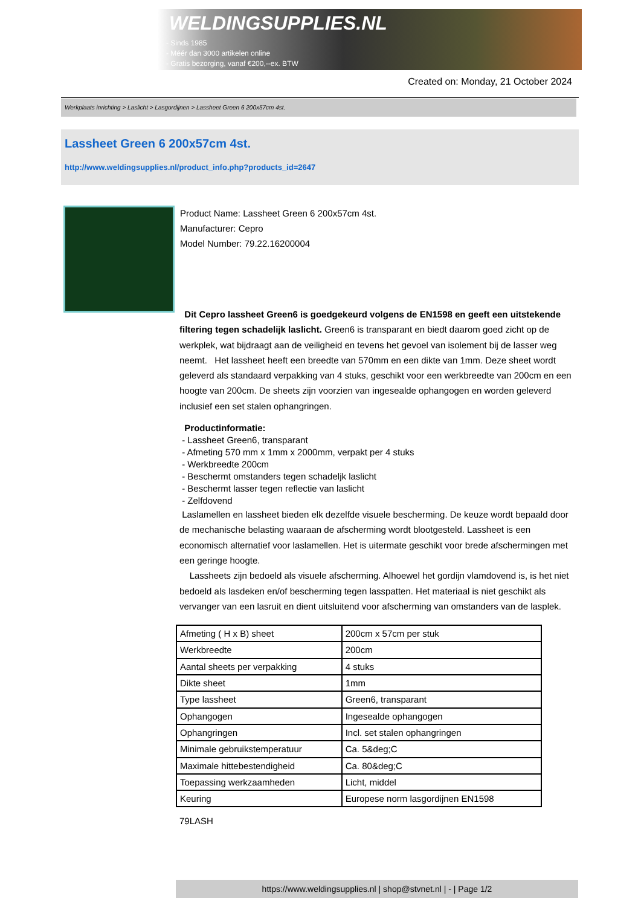WELDINGSUPPLIES.NL
- Sinds 1985
- Méér dan 3000 artikelen online
- Gratis bezorging, vanaf €200,--ex. BTW
Created on: Monday, 21 October 2024
Werkplaats inrichting > Laslicht > Lasgordijnen > Lassheet Green 6 200x57cm 4st.
Lassheet Green 6 200x57cm 4st.
http://www.weldingsupplies.nl/product_info.php?products_id=2647
Product Name: Lassheet Green 6 200x57cm 4st.
Manufacturer: Cepro
Model Number: 79.22.16200004
Dit Cepro lassheet Green6 is goedgekeurd volgens de EN1598 en geeft een uitstekende filtering tegen schadelijk laslicht. Green6 is transparant en biedt daarom goed zicht op de werkplek, wat bijdraagt aan de veiligheid en tevens het gevoel van isolement bij de lasser weg neemt. Het lassheet heeft een breedte van 570mm en een dikte van 1mm. Deze sheet wordt geleverd als standaard verpakking van 4 stuks, geschikt voor een werkbreedte van 200cm en een hoogte van 200cm. De sheets zijn voorzien van ingesealde ophangogen en worden geleverd inclusief een set stalen ophangringen.
Productinformatie:
- Lassheet Green6, transparant
- Afmeting 570 mm x 1mm x 2000mm, verpakt per 4 stuks
- Werkbreedte 200cm
- Beschermt omstanders tegen schadeljk laslicht
- Beschermt lasser tegen reflectie van laslicht
- Zelfdovend
Laslamellen en lassheet bieden elk dezelfde visuele bescherming. De keuze wordt bepaald door de mechanische belasting waaraan de afscherming wordt blootgesteld. Lassheet is een economisch alternatief voor laslamellen. Het is uitermate geschikt voor brede afschermingen met een geringe hoogte.
Lassheets zijn bedoeld als visuele afscherming. Alhoewel het gordijn vlamdovend is, is het niet bedoeld als lasdeken en/of bescherming tegen lasspatten. Het materiaal is niet geschikt als vervanger van een lasruit en dient uitsluitend voor afscherming van omstanders van de lasplek.
| Afmeting ( H x B) sheet | 200cm x 57cm per stuk |
| Werkbreedte | 200cm |
| Aantal sheets per verpakking | 4 stuks |
| Dikte sheet | 1mm |
| Type lassheet | Green6, transparant |
| Ophangogen | Ingesealde ophangogen |
| Ophangringen | Incl. set stalen ophangringen |
| Minimale gebruikstemperatuur | Ca. 5&deg;C |
| Maximale hittebestendigheid | Ca. 80&deg;C |
| Toepassing werkzaamheden | Licht, middel |
| Keuring | Europese norm lasgordijnen EN1598 |
79LASH
https://www.weldingsupplies.nl | shop@stvnet.nl | - | Page 1/2